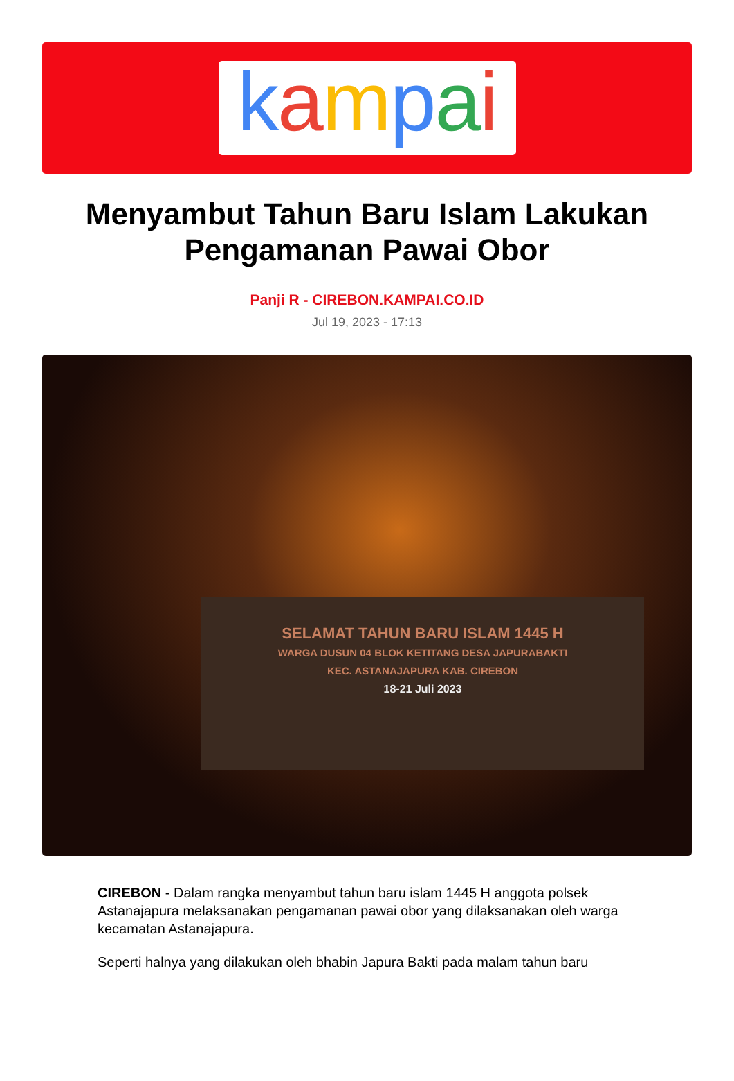kampai
Menyambut Tahun Baru Islam Lakukan Pengamanan Pawai Obor
Panji R - CIREBON.KAMPAI.CO.ID
Jul 19, 2023 - 17:13
SELAMAT TAHUN BARU ISLAM 1445 H
WARGA DUSUN 04 BLOK KETITANG DESA JAPURABAKTI
KEC. ASTANAJAPURA KAB. CIREBON
18-21 Juli 2023
CIREBON - Dalam rangka menyambut tahun baru islam 1445 H anggota polsek Astanajapura melaksanakan pengamanan pawai obor yang dilaksanakan oleh warga kecamatan Astanajapura.
Seperti halnya yang dilakukan oleh bhabin Japura Bakti pada malam tahun baru